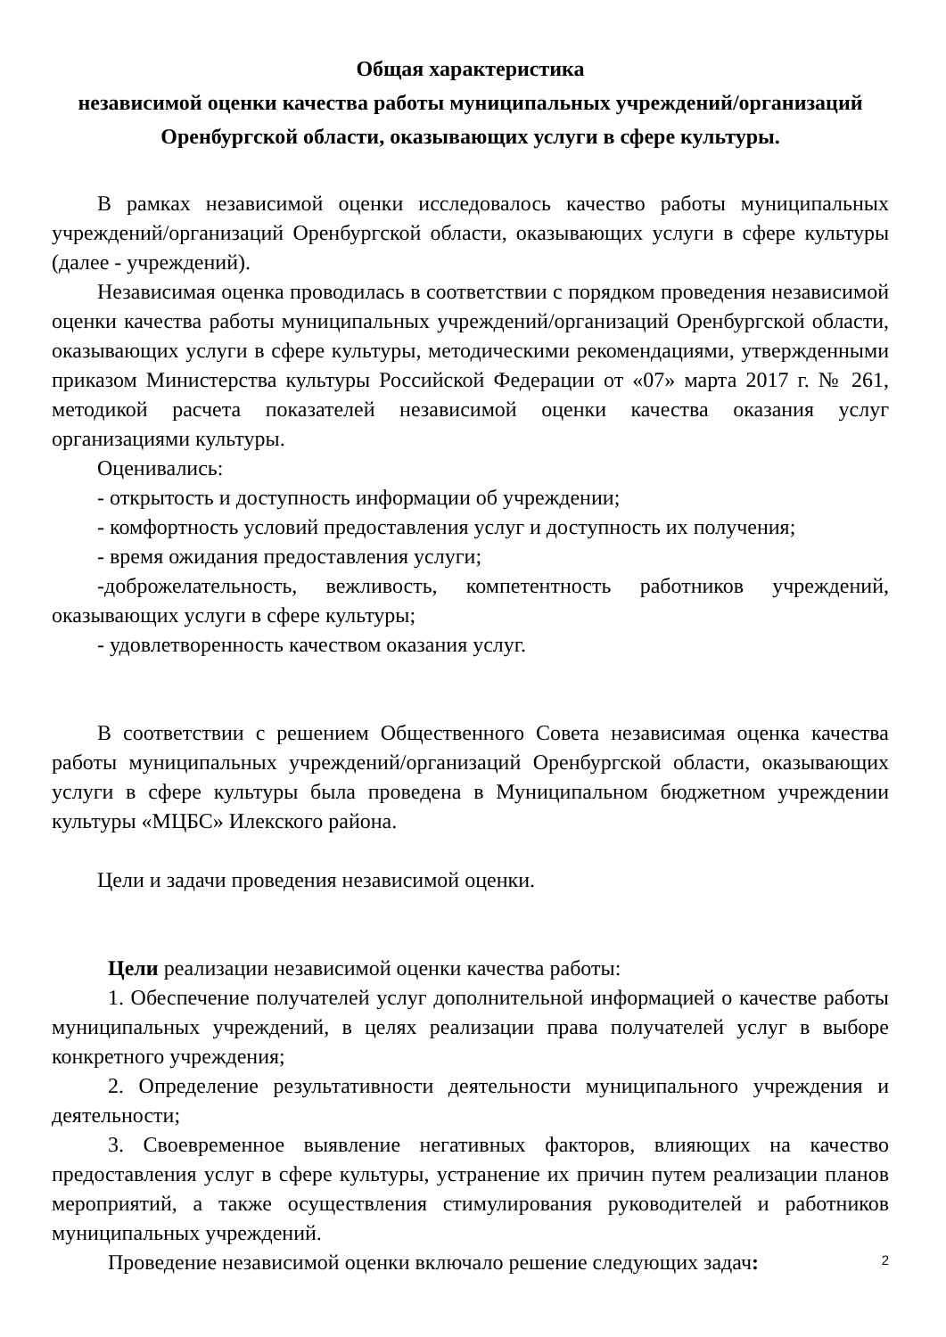Общая характеристика
независимой оценки качества работы муниципальных учреждений/организаций Оренбургской области, оказывающих услуги в сфере культуры.
В рамках независимой оценки исследовалось качество работы муниципальных учреждений/организаций Оренбургской области, оказывающих услуги в сфере культуры (далее - учреждений).
Независимая оценка проводилась в соответствии с порядком проведения независимой оценки качества работы муниципальных учреждений/организаций Оренбургской области, оказывающих услуги в сфере культуры, методическими рекомендациями, утвержденными приказом Министерства культуры Российской Федерации от «07» марта 2017 г. № 261, методикой расчета показателей независимой оценки качества оказания услуг организациями культуры.
Оценивались:
- открытость и доступность информации об учреждении;
- комфортность условий предоставления услуг и доступность их получения;
- время ожидания предоставления услуги;
-доброжелательность, вежливость, компетентность работников учреждений, оказывающих услуги в сфере культуры;
- удовлетворенность качеством оказания услуг.
В соответствии с решением Общественного Совета независимая оценка качества работы муниципальных учреждений/организаций Оренбургской области, оказывающих услуги в сфере культуры была проведена в Муниципальном бюджетном учреждении культуры «МЦБС» Илекского района.
Цели и задачи проведения независимой оценки.
Цели реализации независимой оценки качества работы:
1. Обеспечение получателей услуг дополнительной информацией о качестве работы муниципальных учреждений, в целях реализации права получателей услуг в выборе конкретного учреждения;
2. Определение результативности деятельности муниципального учреждения и деятельности;
3. Своевременное выявление негативных факторов, влияющих на качество предоставления услуг в сфере культуры, устранение их причин путем реализации планов мероприятий, а также осуществления стимулирования руководителей и работников муниципальных учреждений.
Проведение независимой оценки включало решение следующих задач:
2